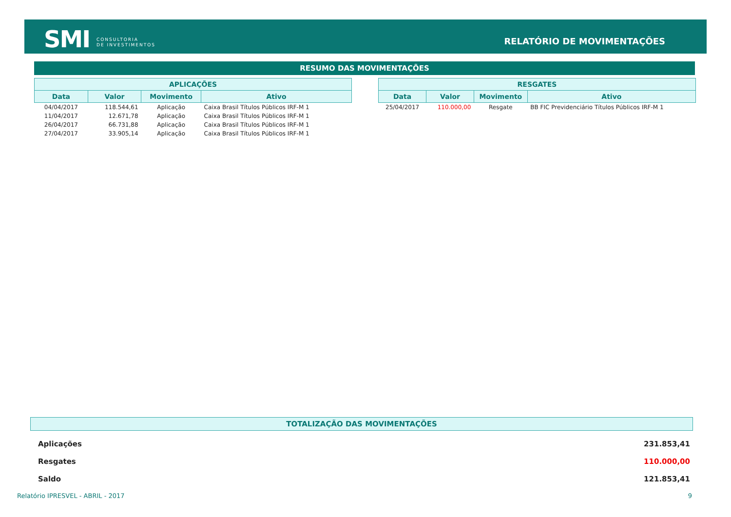SMI
CONSULTORIA
DE INVESTIMENTOS
RELATÓRIO DE MOVIMENTAÇÕES
RESUMO DAS MOVIMENTAÇÕES
| APLICAÇÕES | | | |
| --- | --- | --- | --- |
| Data | Valor | Movimento | Ativo |
| 04/04/2017 | 118.544,61 | Aplicação | Caixa Brasil Títulos Públicos IRF-M 1 |
| 11/04/2017 | 12.671,78 | Aplicação | Caixa Brasil Títulos Públicos IRF-M 1 |
| 26/04/2017 | 66.731,88 | Aplicação | Caixa Brasil Títulos Públicos IRF-M 1 |
| 27/04/2017 | 33.905,14 | Aplicação | Caixa Brasil Títulos Públicos IRF-M 1 |
| RESGATES | | | |
| --- | --- | --- | --- |
| Data | Valor | Movimento | Ativo |
| 25/04/2017 | 110.000,00 | Resgate | BB FIC Previdenciário Títulos Públicos IRF-M 1 |
TOTALIZAÇÃO DAS MOVIMENTAÇÕES
| Aplicações | 231.853,41 |
| Resgates | 110.000,00 |
| Saldo | 121.853,41 |
Relatório IPRESVEL - ABRIL - 2017 9